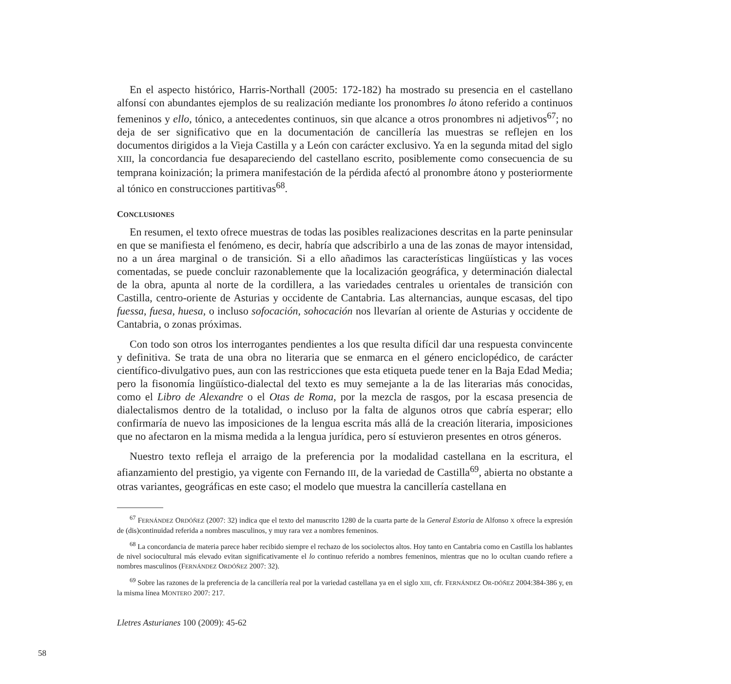En el aspecto histórico, Harris-Northall (2005: 172-182) ha mostrado su presencia en el castellano alfonsí con abundantes ejemplos de su realización mediante los pronombres lo átono referido a continuos femeninos y ello, tónico, a antecedentes continuos, sin que alcance a otros pronombres ni adjetivos<sup>67</sup>; no deja de ser significativo que en la documentación de cancillería las muestras se reflejen en los documentos dirigidos a la Vieja Castilla y a León con carácter exclusivo. Ya en la segunda mitad del siglo XIII, la concordancia fue desapareciendo del castellano escrito, posiblemente como consecuencia de su temprana koinización; la primera manifestación de la pérdida afectó al pronombre átono y posteriormente al tónico en construcciones partitivas<sup>68</sup>.
CONCLUSIONES
En resumen, el texto ofrece muestras de todas las posibles realizaciones descritas en la parte peninsular en que se manifiesta el fenómeno, es decir, habría que adscribirlo a una de las zonas de mayor intensidad, no a un área marginal o de transición. Si a ello añadimos las características lingüísticas y las voces comentadas, se puede concluir razonablemente que la localización geográfica, y determinación dialectal de la obra, apunta al norte de la cordillera, a las variedades centrales u orientales de transición con Castilla, centro-oriente de Asturias y occidente de Cantabria. Las alternancias, aunque escasas, del tipo fuessa, fuesa, huesa, o incluso sofocación, sohocación nos llevarían al oriente de Asturias y occidente de Cantabria, o zonas próximas.
Con todo son otros los interrogantes pendientes a los que resulta difícil dar una respuesta convincente y definitiva. Se trata de una obra no literaria que se enmarca en el género enciclopédico, de carácter científico-divulgativo pues, aun con las restricciones que esta etiqueta puede tener en la Baja Edad Media; pero la fisonomía lingüístico-dialectal del texto es muy semejante a la de las literarias más conocidas, como el Libro de Alexandre o el Otas de Roma, por la mezcla de rasgos, por la escasa presencia de dialectalismos dentro de la totalidad, o incluso por la falta de algunos otros que cabría esperar; ello confirmaría de nuevo las imposiciones de la lengua escrita más allá de la creación literaria, imposiciones que no afectaron en la misma medida a la lengua jurídica, pero sí estuvieron presentes en otros géneros.
Nuestro texto refleja el arraigo de la preferencia por la modalidad castellana en la escritura, el afianzamiento del prestigio, ya vigente con Fernando III, de la variedad de Castilla<sup>69</sup>, abierta no obstante a otras variantes, geográficas en este caso; el modelo que muestra la cancillería castellana en
<sup>67</sup> FERNÁNDEZ ORDÓÑEZ (2007: 32) indica que el texto del manuscrito 1280 de la cuarta parte de la General Estoria de Alfonso X ofrece la expresión de (dis)continuidad referida a nombres masculinos, y muy rara vez a nombres femeninos.
<sup>68</sup> La concordancia de materia parece haber recibido siempre el rechazo de los sociolectos altos. Hoy tanto en Cantabria como en Castilla los hablantes de nivel sociocultural más elevado evitan significativamente el lo continuo referido a nombres femeninos, mientras que no lo ocultan cuando refiere a nombres masculinos (FERNÁNDEZ ORDÓÑEZ 2007: 32).
<sup>69</sup> Sobre las razones de la preferencia de la cancillería real por la variedad castellana ya en el siglo XIII, cfr. FERNÁNDEZ OR-DÓÑEZ 2004:384-386 y, en la misma línea MONTERO 2007: 217.
Lletres Asturianes 100 (2009): 45-62
58